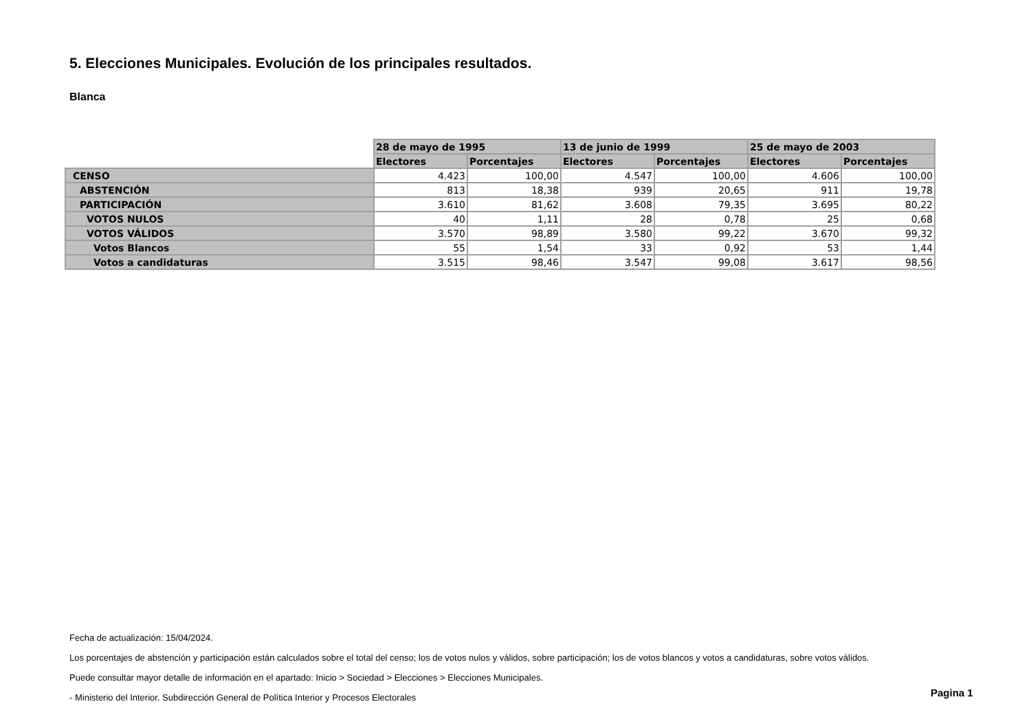5. Elecciones Municipales. Evolución de los principales resultados.
Blanca
| | 28 de mayo de 1995 | | 13 de junio de 1999 | | 25 de mayo de 2003 | |
| --- | --- | --- | --- | --- | --- | --- |
| | Electores | Porcentajes | Electores | Porcentajes | Electores | Porcentajes |
| CENSO | 4.423 | 100,00 | 4.547 | 100,00 | 4.606 | 100,00 |
| ABSTENCIÓN | 813 | 18,38 | 939 | 20,65 | 911 | 19,78 |
| PARTICIPACIÓN | 3.610 | 81,62 | 3.608 | 79,35 | 3.695 | 80,22 |
| VOTOS NULOS | 40 | 1,11 | 28 | 0,78 | 25 | 0,68 |
| VOTOS VÁLIDOS | 3.570 | 98,89 | 3.580 | 99,22 | 3.670 | 99,32 |
| Votos Blancos | 55 | 1,54 | 33 | 0,92 | 53 | 1,44 |
| Votos a candidaturas | 3.515 | 98,46 | 3.547 | 99,08 | 3.617 | 98,56 |
Fecha de actualización: 15/04/2024.
Los porcentajes de abstención y participación están calculados sobre el total del censo; los de votos nulos y válidos, sobre participación; los de votos blancos y votos a candidaturas, sobre votos válidos.
Puede consultar mayor detalle de información en el apartado: Inicio > Sociedad > Elecciones > Elecciones Municipales.
- Ministerio del Interior. Subdirección General de Política Interior y Procesos Electorales
Pagina 1